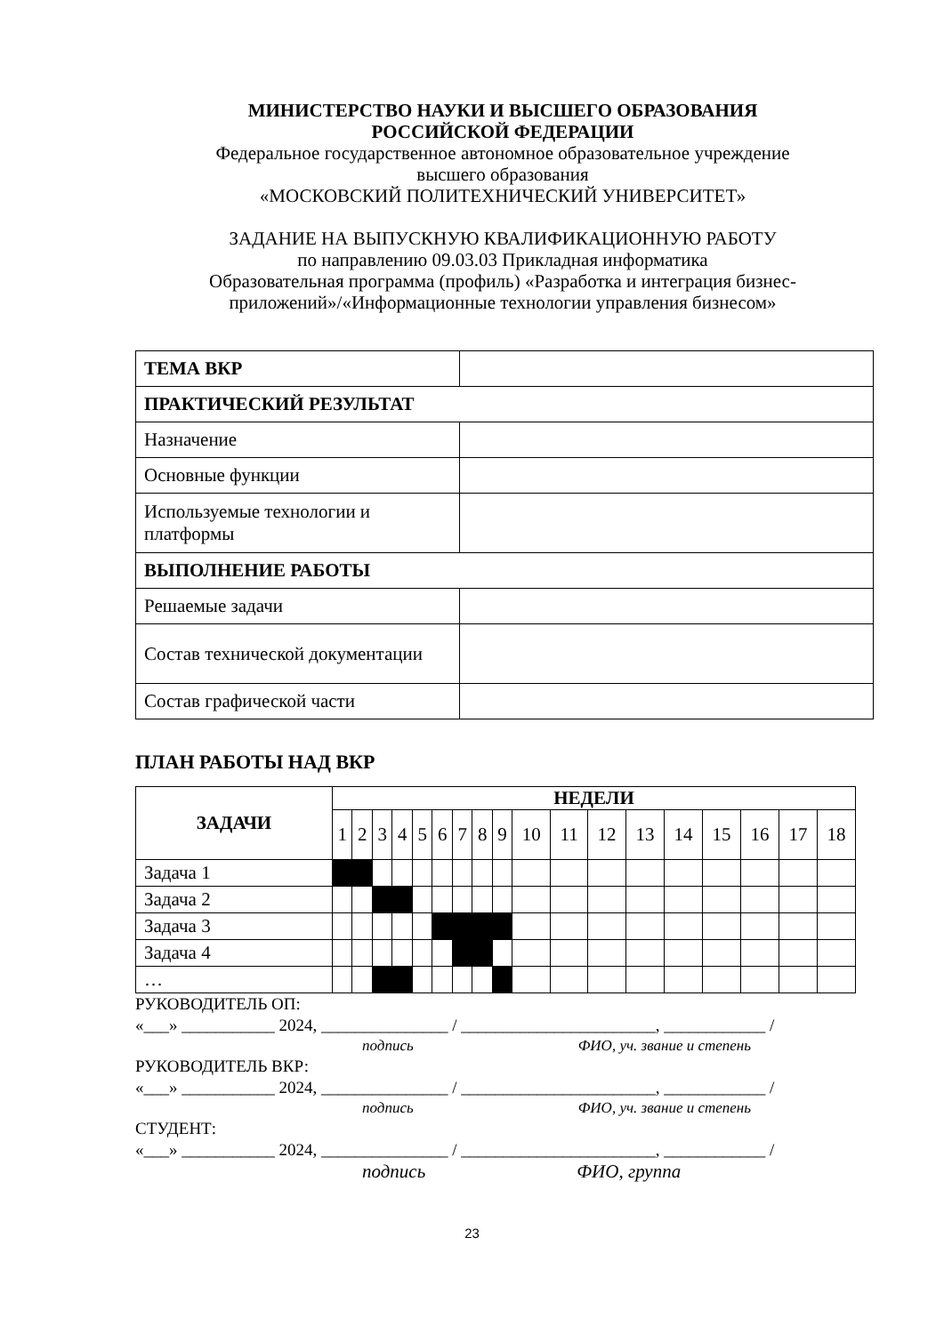МИНИСТЕРСТВО НАУКИ И ВЫСШЕГО ОБРАЗОВАНИЯ
РОССИЙСКОЙ ФЕДЕРАЦИИ
Федеральное государственное автономное образовательное учреждение
высшего образования
«МОСКОВСКИЙ ПОЛИТЕХНИЧЕСКИЙ УНИВЕРСИТЕТ»
ЗАДАНИЕ НА ВЫПУСКНУЮ КВАЛИФИКАЦИОННУЮ РАБОТУ
по направлению 09.03.03 Прикладная информатика
Образовательная программа (профиль) «Разработка и интеграция бизнес-
приложений»/«Информационные технологии управления бизнесом»
| ТЕМА ВКР | |
| ПРАКТИЧЕСКИЙ РЕЗУЛЬТАТ | |
| Назначение | |
| Основные функции | |
| Используемые технологии и платформы | |
| ВЫПОЛНЕНИЕ РАБОТЫ | |
| Решаемые задачи | |
| Состав технической документации | |
| Состав графической части | |
ПЛАН РАБОТЫ НАД ВКР
| ЗАДАЧИ | НЕДЕЛИ | | | | | | | | | | | | | | | | | |
| --- | --- | --- | --- | --- | --- | --- | --- | --- | --- | --- | --- | --- | --- | --- | --- | --- | --- | --- |
| | 1 | 2 | 3 | 4 | 5 | 6 | 7 | 8 | 9 | 10 | 11 | 12 | 13 | 14 | 15 | 16 | 17 | 18 |
| Задача 1 | | | | | | | | | | | | | | | | | | |
| Задача 2 | | | | | | | | | | | | | | | | | | |
| Задача 3 | | | | | | | | | | | | | | | | | | |
| Задача 4 | | | | | | | | | | | | | | | | | | |
| … | | | | | | | | | | | | | | | | | | |
РУКОВОДИТЕЛЬ ОП:
«___» ___________ 2024, _______________ / _______________________, ____________ /
подпись ФИО, уч. звание и степень
РУКОВОДИТЕЛЬ ВКР:
«___» ___________ 2024, _______________ / _______________________, ____________ /
подпись ФИО, уч. звание и степень
СТУДЕНТ:
«___» ___________ 2024, _______________ / _______________________, ____________ /
подпись ФИО, группа
23